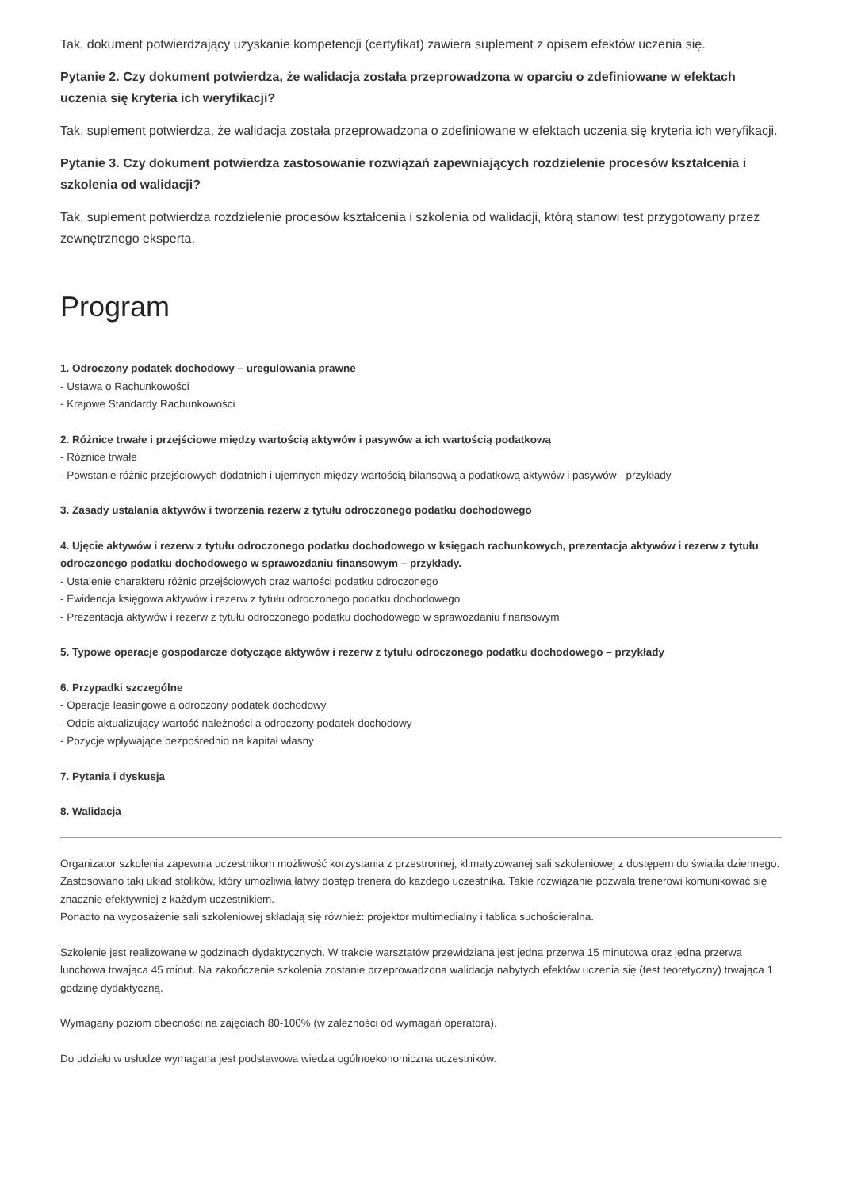Tak, dokument potwierdzający uzyskanie kompetencji (certyfikat) zawiera suplement z opisem efektów uczenia się.
Pytanie 2. Czy dokument potwierdza, że walidacja została przeprowadzona w oparciu o zdefiniowane w efektach uczenia się kryteria ich weryfikacji?
Tak, suplement potwierdza, że walidacja została przeprowadzona o zdefiniowane w efektach uczenia się kryteria ich weryfikacji.
Pytanie 3. Czy dokument potwierdza zastosowanie rozwiązań zapewniających rozdzielenie procesów kształcenia i szkolenia od walidacji?
Tak, suplement potwierdza rozdzielenie procesów kształcenia i szkolenia od walidacji, którą stanowi test przygotowany przez zewnętrznego eksperta.
Program
1. Odroczony podatek dochodowy – uregulowania prawne
- Ustawa o Rachunkowości
- Krajowe Standardy Rachunkowości
2. Różnice trwałe i przejściowe między wartością aktywów i pasywów a ich wartością podatkową
- Różnice trwałe
- Powstanie różnic przejściowych dodatnich i ujemnych między wartością bilansową a podatkową aktywów i pasywów - przykłady
3. Zasady ustalania aktywów i tworzenia rezerw z tytułu odroczonego podatku dochodowego
4. Ujęcie aktywów i rezerw z tytułu odroczonego podatku dochodowego w księgach rachunkowych, prezentacja aktywów i rezerw z tytułu odroczonego podatku dochodowego w sprawozdaniu finansowym – przykłady.
- Ustalenie charakteru różnic przejściowych oraz wartości podatku odroczonego
- Ewidencja księgowa aktywów i rezerw z tytułu odroczonego podatku dochodowego
- Prezentacja aktywów i rezerw z tytułu odroczonego podatku dochodowego w sprawozdaniu finansowym
5. Typowe operacje gospodarcze dotyczące aktywów i rezerw z tytułu odroczonego podatku dochodowego – przykłady
6. Przypadki szczególne
- Operacje leasingowe a odroczony podatek dochodowy
- Odpis aktualizujący wartość należności a odroczony podatek dochodowy
- Pozycje wpływające bezpośrednio na kapitał własny
7. Pytania i dyskusja
8. Walidacja
Organizator szkolenia zapewnia uczestnikom możliwość korzystania z przestronnej, klimatyzowanej sali szkoleniowej z dostępem do światła dziennego. Zastosowano taki układ stolików, który umożliwia łatwy dostęp trenera do każdego uczestnika. Takie rozwiązanie pozwala trenerowi komunikować się znacznie efektywniej z każdym uczestnikiem.
Ponadto na wyposażenie sali szkoleniowej składają się również: projektor multimedialny i tablica suchościeralna.
Szkolenie jest realizowane w godzinach dydaktycznych. W trakcie warsztatów przewidziana jest jedna przerwa 15 minutowa oraz jedna przerwa lunchowa trwająca 45 minut. Na zakończenie szkolenia zostanie przeprowadzona walidacja nabytych efektów uczenia się (test teoretyczny) trwająca 1 godzinę dydaktyczną.
Wymagany poziom obecności na zajęciach 80-100% (w zależności od wymagań operatora).
Do udziału w usłudze wymagana jest podstawowa wiedza ogólnoekonomiczna uczestników.